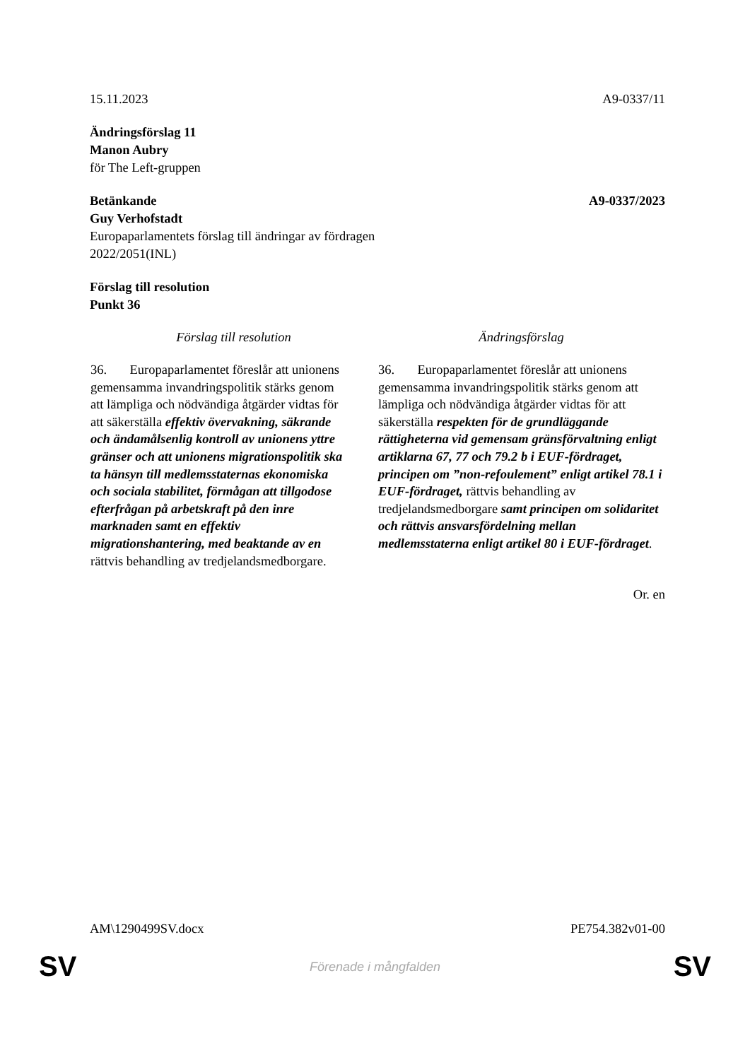15.11.2023 A9-0337/11
Ändringsförslag 11
Manon Aubry
för The Left-gruppen
Betänkande A9-0337/2023
Guy Verhofstadt
Europaparlamentets förslag till ändringar av fördragen
2022/2051(INL)
Förslag till resolution
Punkt 36
| Förslag till resolution | Ändringsförslag |
| --- | --- |
| 36. Europaparlamentet föreslår att unionens gemensamma invandringspolitik stärks genom att lämpliga och nödvändiga åtgärder vidtas för att säkerställa effektiv övervakning, säkrande och ändamålsenlig kontroll av unionens yttre gränser och att unionens migrationspolitik ska ta hänsyn till medlemsstaternas ekonomiska och sociala stabilitet, förmågan att tillgodose efterfrågan på arbetskraft på den inre marknaden samt en effektiv migrationshantering, med beaktande av en rättvis behandling av tredjelandsmedborgare. | 36. Europaparlamentet föreslår att unionens gemensamma invandringspolitik stärks genom att lämpliga och nödvändiga åtgärder vidtas för att säkerställa respekten för de grundläggande rättigheterna vid gemensam gränsförvaltning enligt artiklarna 67, 77 och 79.2 b i EUF-fördraget, principen om ”non-refoulement” enligt artikel 78.1 i EUF-fördraget, rättvis behandling av tredjelandsmedborgare samt principen om solidaritet och rättvis ansvarsfördelning mellan medlemsstaterna enligt artikel 80 i EUF-fördraget . |
Or. en
AM\1290499SV.docx PE754.382v01-00
SV
Förenade i mångfalden SV